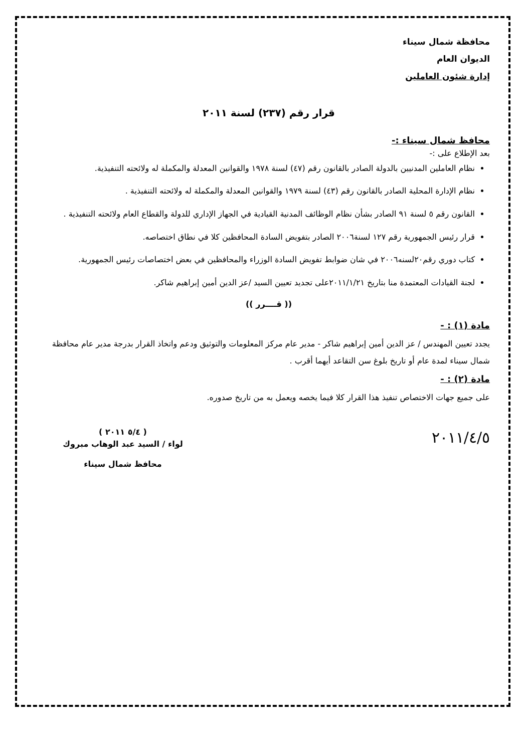محافظة شمال سيناء
الديوان العام
إدارة شئون العاملين
قرار رقم (٢٣٧) لسنة ٢٠١١
محافظ شمال سيناء :-
بعد الإطلاع على :-
نظام العاملين المدنيين بالدولة الصادر بالقانون رقم (٤٧) لسنة ١٩٧٨ والقوانين المعدلة والمكملة له ولائحته التنفيذية.
نظام الإدارة المحلية الصادر بالقانون رقم (٤٣) لسنة ١٩٧٩ والقوانين المعدلة والمكملة له ولائحته التنفيذية .
القانون رقم ٥ لسنة ٩١ الصادر بشأن نظام الوظائف المدنية القيادية في الجهاز الإداري للدولة والقطاع العام ولائحته التنفيذية .
قرار رئيس الجمهورية رقم ١٢٧ لسنة٢٠٠٦ الصادر بتفويض السادة المحافظين كلا في نطاق اختصاصه.
كتاب دوري رقم٢٠لسنه٢٠٠٦ في شان ضوابط تفويض السادة الوزراء والمحافظين في بعض اختصاصات رئيس الجمهورية.
لجنة القيادات المعتمدة منا بتاريخ ٢٠١١/١/٢١على تجديد تعيين السيد /عز الدين أمين إبراهيم شاكر.
(( قــــرر ))
مادة (١) : -
يجدد تعيين المهندس / عز الدين أمين إبراهيم شاكر - مدير عام مركز المعلومات والتوثيق ودعم واتخاذ القرار بدرجة مدير عام محافظة شمال سيناء لمدة عام أو تاريخ بلوغ سن التقاعد أيهما أقرب .
مادة (٢) : -
على جميع جهات الاختصاص تنفيذ هذا القرار كلا فيما يخصه ويعمل به من تاريخ صدوره.
٢٠١١/٤/٥
( ٥/٤ ٢٠١١ )
لواء / السيد عبد الوهاب مبروك
محافظ شمال سيناء